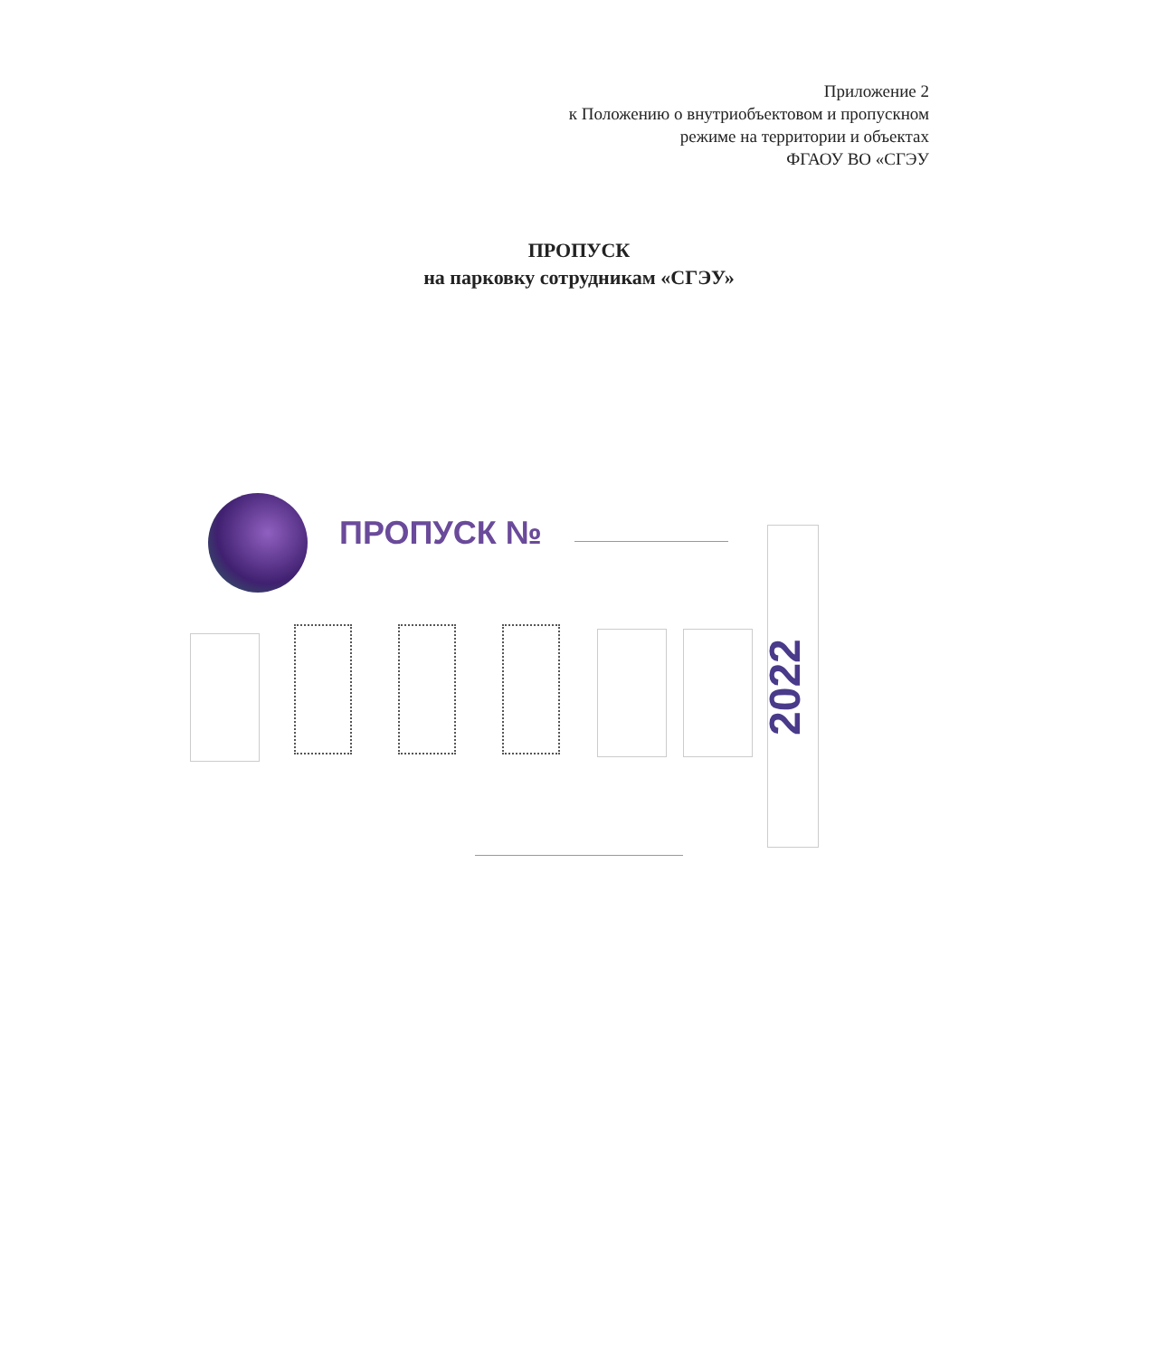Приложение 2
к Положению о внутриобъектовом и пропускном
режиме на территории и объектах
ФГАОУ ВО «СГЭУ
ПРОПУСК
на парковку сотрудникам «СГЭУ»
ПРОПУСК №
2022